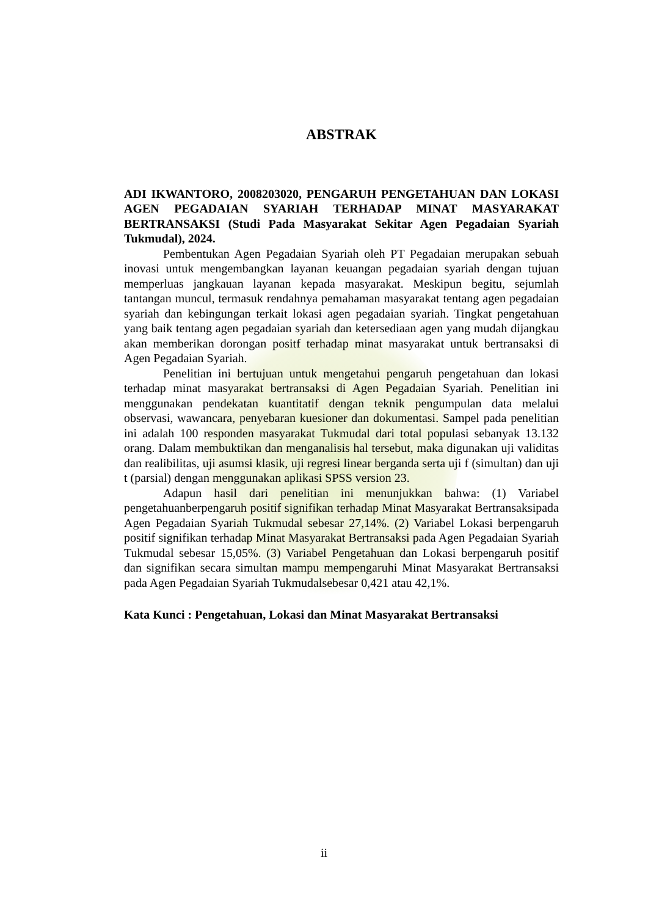ABSTRAK
ADI IKWANTORO, 2008203020, PENGARUH PENGETAHUAN DAN LOKASI AGEN PEGADAIAN SYARIAH TERHADAP MINAT MASYARAKAT BERTRANSAKSI (Studi Pada Masyarakat Sekitar Agen Pegadaian Syariah Tukmudal), 2024.
Pembentukan Agen Pegadaian Syariah oleh PT Pegadaian merupakan sebuah inovasi untuk mengembangkan layanan keuangan pegadaian syariah dengan tujuan memperluas jangkauan layanan kepada masyarakat. Meskipun begitu, sejumlah tantangan muncul, termasuk rendahnya pemahaman masyarakat tentang agen pegadaian syariah dan kebingungan terkait lokasi agen pegadaian syariah. Tingkat pengetahuan yang baik tentang agen pegadaian syariah dan ketersediaan agen yang mudah dijangkau akan memberikan dorongan positf terhadap minat masyarakat untuk bertransaksi di Agen Pegadaian Syariah.
Penelitian ini bertujuan untuk mengetahui pengaruh pengetahuan dan lokasi terhadap minat masyarakat bertransaksi di Agen Pegadaian Syariah. Penelitian ini menggunakan pendekatan kuantitatif dengan teknik pengumpulan data melalui observasi, wawancara, penyebaran kuesioner dan dokumentasi. Sampel pada penelitian ini adalah 100 responden masyarakat Tukmudal dari total populasi sebanyak 13.132 orang. Dalam membuktikan dan menganalisis hal tersebut, maka digunakan uji validitas dan realibilitas, uji asumsi klasik, uji regresi linear berganda serta uji f (simultan) dan uji t (parsial) dengan menggunakan aplikasi SPSS version 23.
Adapun hasil dari penelitian ini menunjukkan bahwa: (1) Variabel pengetahuanberpengaruh positif signifikan terhadap Minat Masyarakat Bertransaksipada Agen Pegadaian Syariah Tukmudal sebesar 27,14%. (2) Variabel Lokasi berpengaruh positif signifikan terhadap Minat Masyarakat Bertransaksi pada Agen Pegadaian Syariah Tukmudal sebesar 15,05%. (3) Variabel Pengetahuan dan Lokasi berpengaruh positif dan signifikan secara simultan mampu mempengaruhi Minat Masyarakat Bertransaksi pada Agen Pegadaian Syariah Tukmudalsebesar 0,421 atau 42,1%.
Kata Kunci : Pengetahuan, Lokasi dan Minat Masyarakat Bertransaksi
ii